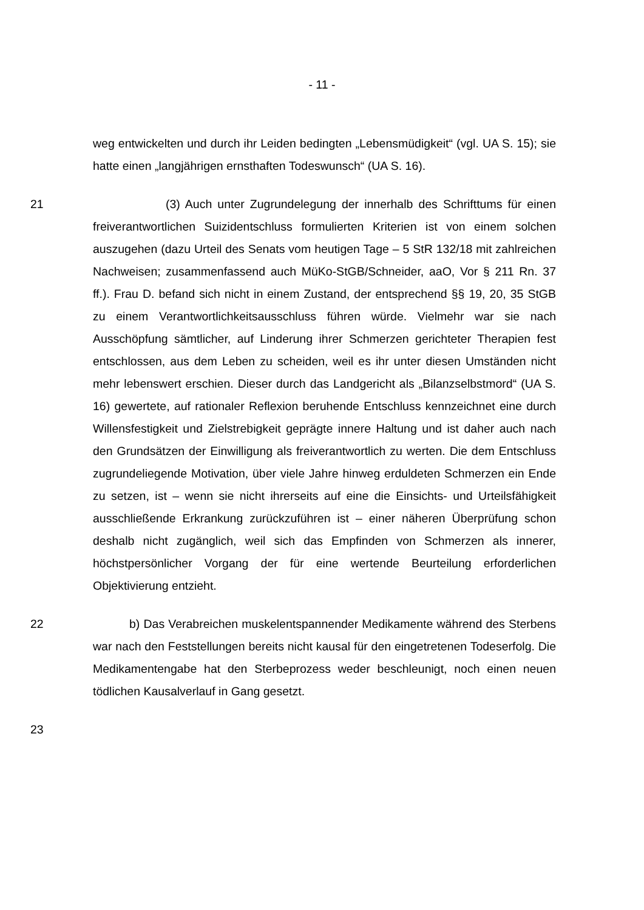- 11 -
weg entwickelten und durch ihr Leiden bedingten „Lebensmüdigkeit“ (vgl. UA S. 15); sie hatte einen „langjährigen ernsthaften Todeswunsch“ (UA S. 16).
21 (3) Auch unter Zugrundelegung der innerhalb des Schrifttums für einen freiverantwortlichen Suizidentschluss formulierten Kriterien ist von einem solchen auszugehen (dazu Urteil des Senats vom heutigen Tage – 5 StR 132/18 mit zahlreichen Nachweisen; zusammenfassend auch MüKo-StGB/Schneider, aaO, Vor § 211 Rn. 37 ff.). Frau D. befand sich nicht in einem Zustand, der entsprechend §§ 19, 20, 35 StGB zu einem Verantwortlichkeitsausschluss führen würde. Vielmehr war sie nach Ausschöpfung sämtlicher, auf Linderung ihrer Schmerzen gerichteter Therapien fest entschlossen, aus dem Leben zu scheiden, weil es ihr unter diesen Umständen nicht mehr lebenswert erschien. Dieser durch das Landgericht als „Bilanzselbstmord“ (UA S. 16) gewertete, auf rationaler Reflexion beruhende Entschluss kennzeichnet eine durch Willensfestigkeit und Zielstrebigkeit geprägte innere Haltung und ist daher auch nach den Grundsätzen der Einwilligung als freiverantwortlich zu werten. Die dem Entschluss zugrundeliegende Motivation, über viele Jahre hinweg erduldeten Schmerzen ein Ende zu setzen, ist – wenn sie nicht ihrerseits auf eine die Einsichts- und Urteilsfähigkeit ausschließende Erkrankung zurückzuführen ist – einer näheren Überprüfung schon deshalb nicht zugänglich, weil sich das Empfinden von Schmerzen als innerer, höchstpersönlicher Vorgang der für eine wertende Beurteilung erforderlichen Objektivierung entzieht.
22 b) Das Verabreichen muskelentspannender Medikamente während des Sterbens war nach den Feststellungen bereits nicht kausal für den eingetretenen Todeserfolg. Die Medikamentengabe hat den Sterbeprozess weder beschleunigt, noch einen neuen tödlichen Kausalverlauf in Gang gesetzt.
23